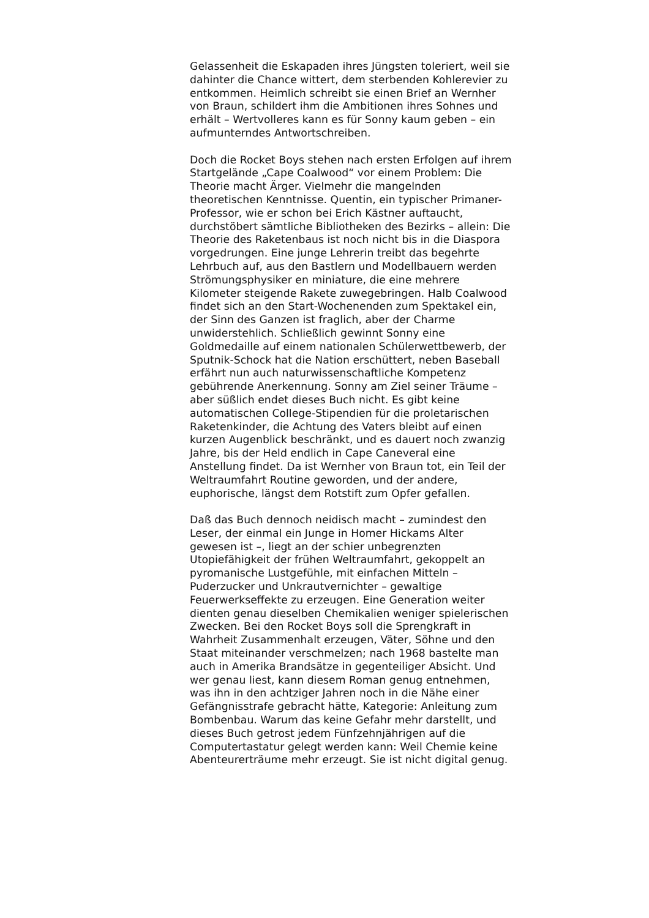Gelassenheit die Eskapaden ihres Jüngsten toleriert, weil sie
dahinter die Chance wittert, dem sterbenden Kohlerevier zu
entkommen. Heimlich schreibt sie einen Brief an Wernher
von Braun, schildert ihm die Ambitionen ihres Sohnes und
erhält – Wertvolleres kann es für Sonny kaum geben – ein
aufmunterndes Antwortschreiben.
Doch die Rocket Boys stehen nach ersten Erfolgen auf ihrem
Startgelände „Cape Coalwood“ vor einem Problem: Die
Theorie macht Ärger. Vielmehr die mangelnden
theoretischen Kenntnisse. Quentin, ein typischer Primaner-
Professor, wie er schon bei Erich Kästner auftaucht,
durchstöbert sämtliche Bibliotheken des Bezirks – allein: Die
Theorie des Raketenbaus ist noch nicht bis in die Diaspora
vorgedrungen. Eine junge Lehrerin treibt das begehrte
Lehrbuch auf, aus den Bastlern und Modellbauern werden
Strömungsphysiker en miniature, die eine mehrere
Kilometer steigende Rakete zuwegebringen. Halb Coalwood
findet sich an den Start-Wochenenden zum Spektakel ein,
der Sinn des Ganzen ist fraglich, aber der Charme
unwiderstehlich. Schließlich gewinnt Sonny eine
Goldmedaille auf einem nationalen Schülerwettbewerb, der
Sputnik-Schock hat die Nation erschüttert, neben Baseball
erfährt nun auch naturwissenschaftliche Kompetenz
gebührende Anerkennung. Sonny am Ziel seiner Träume –
aber süßlich endet dieses Buch nicht. Es gibt keine
automatischen College-Stipendien für die proletarischen
Raketenkinder, die Achtung des Vaters bleibt auf einen
kurzen Augenblick beschränkt, und es dauert noch zwanzig
Jahre, bis der Held endlich in Cape Caneveral eine
Anstellung findet. Da ist Wernher von Braun tot, ein Teil der
Weltraumfahrt Routine geworden, und der andere,
euphorische, längst dem Rotstift zum Opfer gefallen.
Daß das Buch dennoch neidisch macht – zumindest den
Leser, der einmal ein Junge in Homer Hickams Alter
gewesen ist –, liegt an der schier unbegrenzten
Utopiefähigkeit der frühen Weltraumfahrt, gekoppelt an
pyromanische Lustgefühle, mit einfachen Mitteln –
Puderzucker und Unkrautvernichter – gewaltige
Feuerwerkseffekte zu erzeugen. Eine Generation weiter
dienten genau dieselben Chemikalien weniger spielerischen
Zwecken. Bei den Rocket Boys soll die Sprengkraft in
Wahrheit Zusammenhalt erzeugen, Väter, Söhne und den
Staat miteinander verschmelzen; nach 1968 bastelte man
auch in Amerika Brandsätze in gegenteiliger Absicht. Und
wer genau liest, kann diesem Roman genug entnehmen,
was ihn in den achtziger Jahren noch in die Nähe einer
Gefängnisstrafe gebracht hätte, Kategorie: Anleitung zum
Bombenbau. Warum das keine Gefahr mehr darstellt, und
dieses Buch getrost jedem Fünfzehnjährigen auf die
Computertastatur gelegt werden kann: Weil Chemie keine
Abenteurerträume mehr erzeugt. Sie ist nicht digital genug.